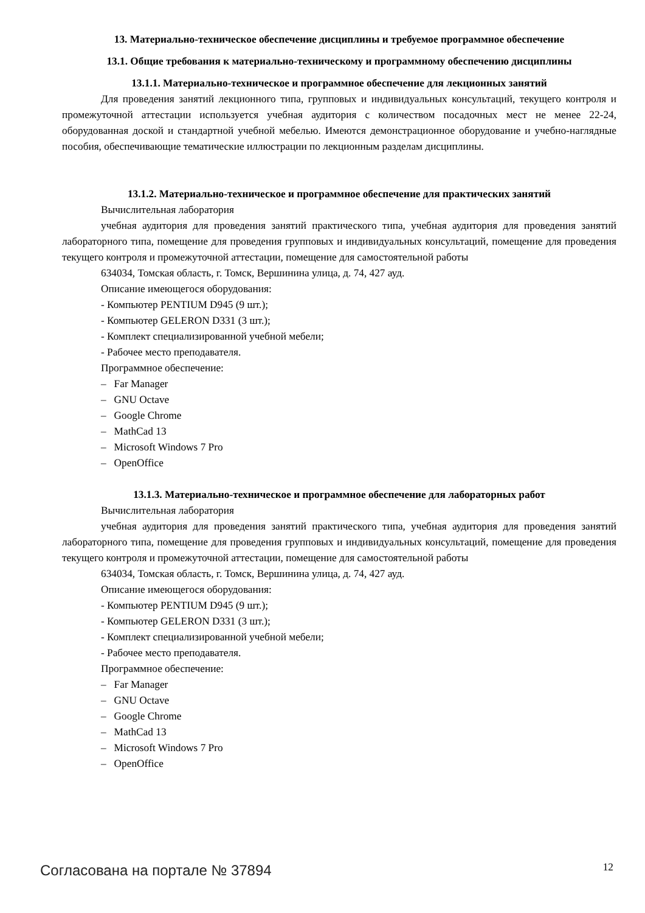13. Материально-техническое обеспечение дисциплины и требуемое программное обеспечение
13.1. Общие требования к материально-техническому и программному обеспечению дисциплины
13.1.1. Материально-техническое и программное обеспечение для лекционных занятий
Для проведения занятий лекционного типа, групповых и индивидуальных консультаций, текущего контроля и промежуточной аттестации используется учебная аудитория с количеством посадочных мест не менее 22-24, оборудованная доской и стандартной учебной мебелью. Имеются демонстрационное оборудование и учебно-наглядные пособия, обеспечивающие тематические иллюстрации по лекционным разделам дисциплины.
13.1.2. Материально-техническое и программное обеспечение для практических занятий
Вычислительная лаборатория
учебная аудитория для проведения занятий практического типа, учебная аудитория для проведения занятий лабораторного типа, помещение для проведения групповых и индивидуальных консультаций, помещение для проведения текущего контроля и промежуточной аттестации, помещение для самостоятельной работы
634034, Томская область, г. Томск, Вершинина улица, д. 74, 427 ауд.
Описание имеющегося оборудования:
- Компьютер PENTIUM D945 (9 шт.);
- Компьютер GELERON D331 (3 шт.);
- Комплект специализированной учебной мебели;
- Рабочее место преподавателя.
Программное обеспечение:
– Far Manager
– GNU Octave
– Google Chrome
– MathCad 13
– Microsoft Windows 7 Pro
– OpenOffice
13.1.3. Материально-техническое и программное обеспечение для лабораторных работ
Вычислительная лаборатория
учебная аудитория для проведения занятий практического типа, учебная аудитория для проведения занятий лабораторного типа, помещение для проведения групповых и индивидуальных консультаций, помещение для проведения текущего контроля и промежуточной аттестации, помещение для самостоятельной работы
634034, Томская область, г. Томск, Вершинина улица, д. 74, 427 ауд.
Описание имеющегося оборудования:
- Компьютер PENTIUM D945 (9 шт.);
- Компьютер GELERON D331 (3 шт.);
- Комплект специализированной учебной мебели;
- Рабочее место преподавателя.
Программное обеспечение:
– Far Manager
– GNU Octave
– Google Chrome
– MathCad 13
– Microsoft Windows 7 Pro
– OpenOffice
Согласована на портале № 37894 12